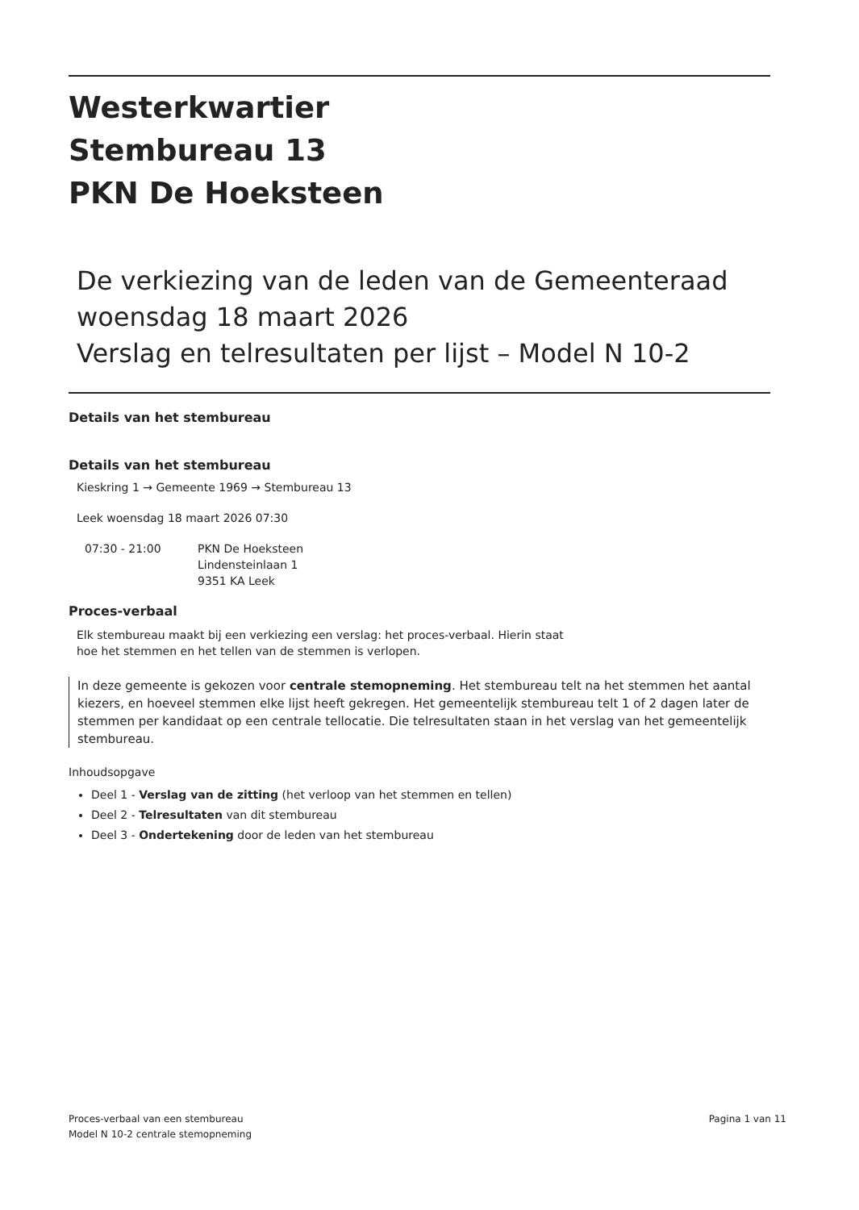Westerkwartier
Stembureau 13
PKN De Hoeksteen
De verkiezing van de leden van de Gemeenteraad
woensdag 18 maart 2026
Verslag en telresultaten per lijst – Model N 10-2
Details van het stembureau
Details van het stembureau
Kieskring 1 → Gemeente 1969 → Stembureau 13
Leek woensdag 18 maart 2026 07:30
07:30 - 21:00 PKN De Hoeksteen
Lindensteinlaan 1
9351 KA Leek
Proces-verbaal
Elk stembureau maakt bij een verkiezing een verslag: het proces-verbaal. Hierin staat
hoe het stemmen en het tellen van de stemmen is verlopen.
In deze gemeente is gekozen voor centrale stemopneming. Het stembureau telt na het stemmen het aantal kiezers, en hoeveel stemmen elke lijst heeft gekregen. Het gemeentelijk stembureau telt 1 of 2 dagen later de stemmen per kandidaat op een centrale tellocatie. Die telresultaten staan in het verslag van het gemeentelijk stembureau.
Inhoudsopgave
Deel 1 - Verslag van de zitting (het verloop van het stemmen en tellen)
Deel 2 - Telresultaten van dit stembureau
Deel 3 - Ondertekening door de leden van het stembureau
Proces-verbaal van een stembureau
Model N 10-2 centrale stemopneming
Pagina 1 van 11